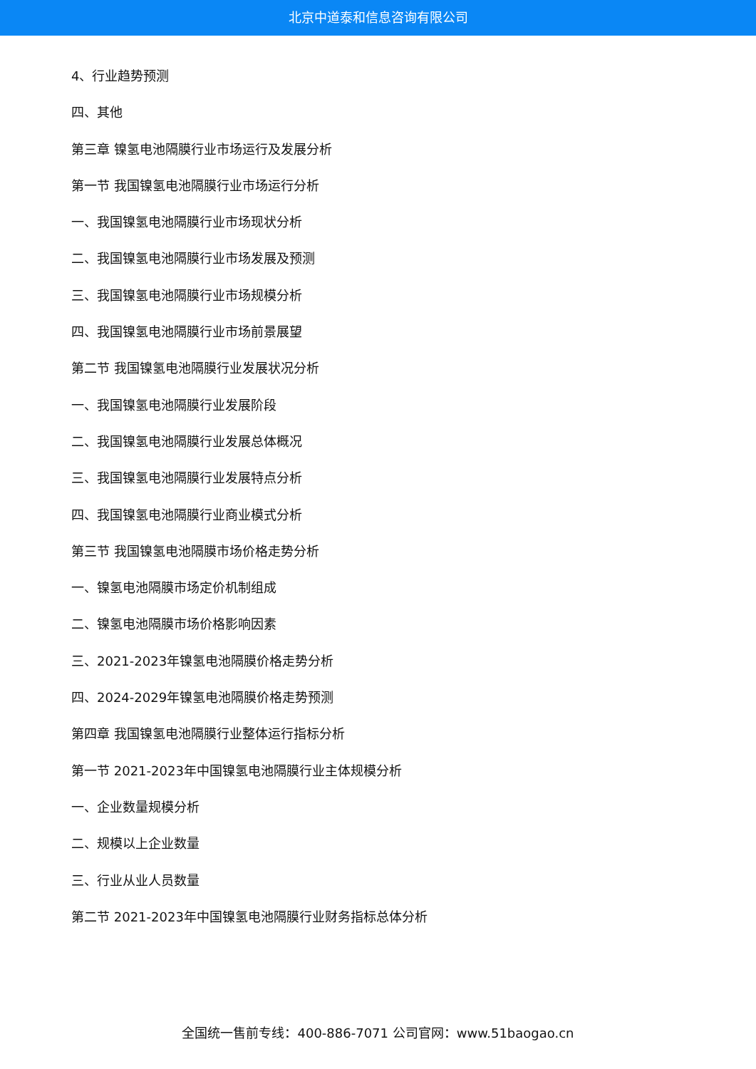北京中道泰和信息咨询有限公司
4、行业趋势预测
四、其他
第三章 镍氢电池隔膜行业市场运行及发展分析
第一节 我国镍氢电池隔膜行业市场运行分析
一、我国镍氢电池隔膜行业市场现状分析
二、我国镍氢电池隔膜行业市场发展及预测
三、我国镍氢电池隔膜行业市场规模分析
四、我国镍氢电池隔膜行业市场前景展望
第二节 我国镍氢电池隔膜行业发展状况分析
一、我国镍氢电池隔膜行业发展阶段
二、我国镍氢电池隔膜行业发展总体概况
三、我国镍氢电池隔膜行业发展特点分析
四、我国镍氢电池隔膜行业商业模式分析
第三节 我国镍氢电池隔膜市场价格走势分析
一、镍氢电池隔膜市场定价机制组成
二、镍氢电池隔膜市场价格影响因素
三、2021-2023年镍氢电池隔膜价格走势分析
四、2024-2029年镍氢电池隔膜价格走势预测
第四章 我国镍氢电池隔膜行业整体运行指标分析
第一节 2021-2023年中国镍氢电池隔膜行业主体规模分析
一、企业数量规模分析
二、规模以上企业数量
三、行业从业人员数量
第二节 2021-2023年中国镍氢电池隔膜行业财务指标总体分析
全国统一售前专线：400-886-7071 公司官网：www.51baogao.cn